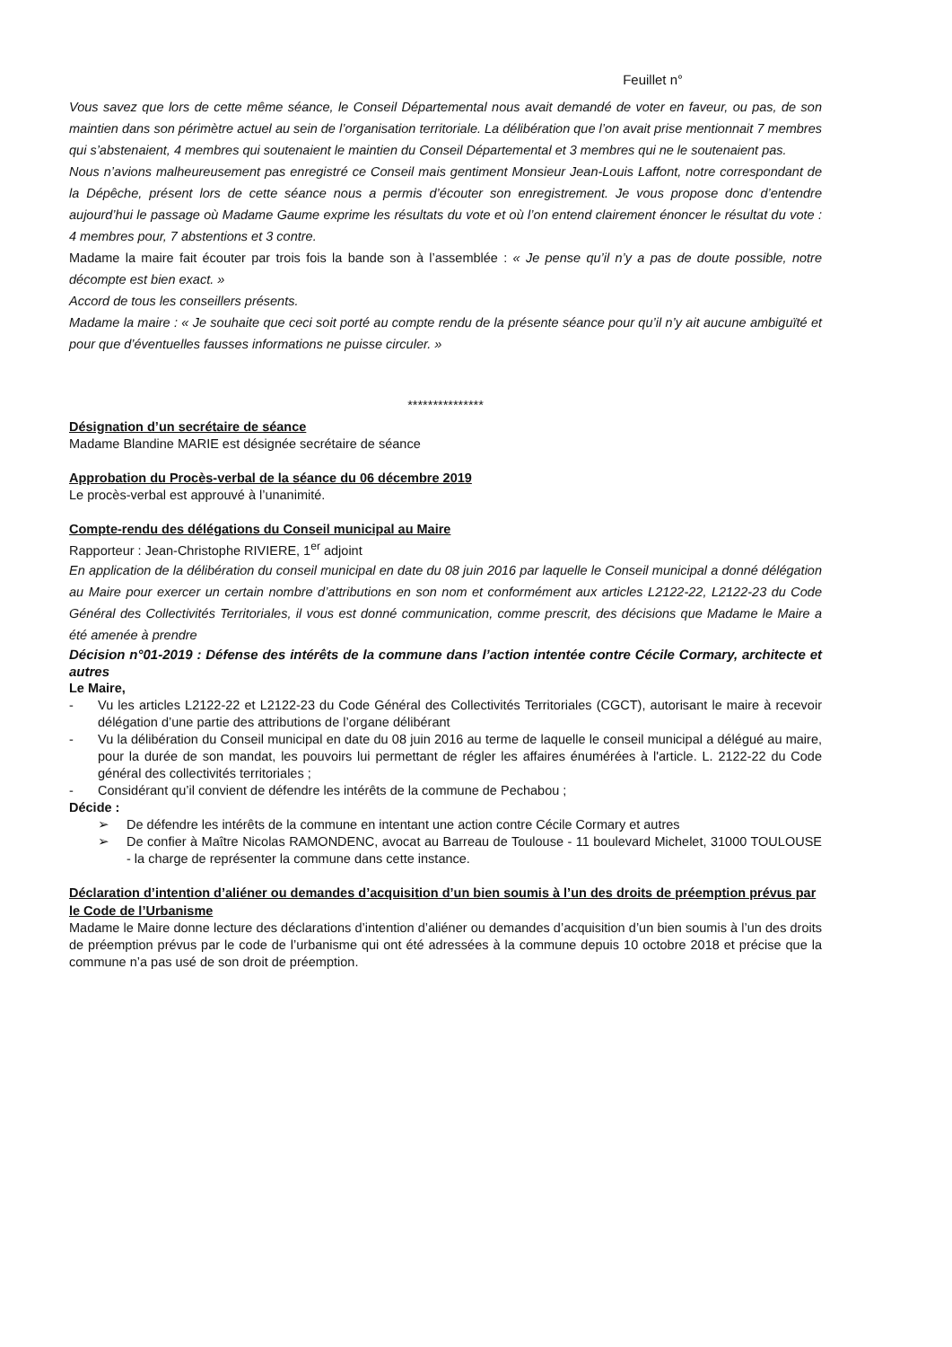Feuillet n°
Vous savez que lors de cette même séance, le Conseil Départemental nous avait demandé de voter en faveur, ou pas, de son maintien dans son périmètre actuel au sein de l’organisation territoriale. La délibération que l’on avait prise mentionnait 7 membres qui s’abstenaient, 4 membres qui soutenaient le maintien du Conseil Départemental et 3 membres qui ne le soutenaient pas.
Nous n’avions malheureusement pas enregistré ce Conseil mais gentiment Monsieur Jean-Louis Laffont, notre correspondant de la Dépêche, présent lors de cette séance nous a permis d’écouter son enregistrement. Je vous propose donc d’entendre aujourd’hui le passage où Madame Gaume exprime les résultats du vote et où l’on entend clairement énoncer le résultat du vote : 4 membres pour, 7 abstentions et 3 contre.
Madame la maire fait écouter par trois fois la bande son à l’assemblée : « Je pense qu’il n’y a pas de doute possible, notre décompte est bien exact. »
Accord de tous les conseillers présents.
Madame la maire : « Je souhaite que ceci soit porté au compte rendu de la présente séance pour qu’il n’y ait aucune ambiguïté et pour que d’éventuelles fausses informations ne puisse circuler. »
***************
Désignation d’un secrétaire de séance
Madame Blandine MARIE est désignée secrétaire de séance
Approbation du Procès-verbal de la séance du 06 décembre 2019
Le procès-verbal est approuvé à l’unanimité.
Compte-rendu des délégations du Conseil municipal au Maire
Rapporteur : Jean-Christophe RIVIERE, 1<sup>er</sup> adjoint
En application de la délibération du conseil municipal en date du 08 juin 2016 par laquelle le Conseil municipal a donné délégation au Maire pour exercer un certain nombre d’attributions en son nom et conformément aux articles L2122-22, L2122-23 du Code Général des Collectivités Territoriales, il vous est donné communication, comme prescrit, des décisions que Madame le Maire a été amenée à prendre
Décision n°01-2019 : Défense des intérêts de la commune dans l’action intentée contre Cécile Cormary, architecte et autres
Le Maire,
- Vu les articles L2122-22 et L2122-23 du Code Général des Collectivités Territoriales (CGCT), autorisant le maire à recevoir délégation d’une partie des attributions de l’organe délibérant
- Vu la délibération du Conseil municipal en date du 08 juin 2016 au terme de laquelle le conseil municipal a délégué au maire, pour la durée de son mandat, les pouvoirs lui permettant de régler les affaires énumérées à l'article. L. 2122-22 du Code général des collectivités territoriales ;
- Considérant qu’il convient de défendre les intérêts de la commune de Pechabou ;
Décide :
➢ De défendre les intérêts de la commune en intentant une action contre Cécile Cormary et autres
➢ De confier à Maître Nicolas RAMONDENC, avocat au Barreau de Toulouse - 11 boulevard Michelet, 31000 TOULOUSE - la charge de représenter la commune dans cette instance.
Déclaration d’intention d’aliéner ou demandes d’acquisition d’un bien soumis à l’un des droits de préemption prévus par le Code de l’Urbanisme
Madame le Maire donne lecture des déclarations d’intention d’aliéner ou demandes d’acquisition d’un bien soumis à l’un des droits de préemption prévus par le code de l’urbanisme qui ont été adressées à la commune depuis 10 octobre 2018 et précise que la commune n’a pas usé de son droit de préemption.